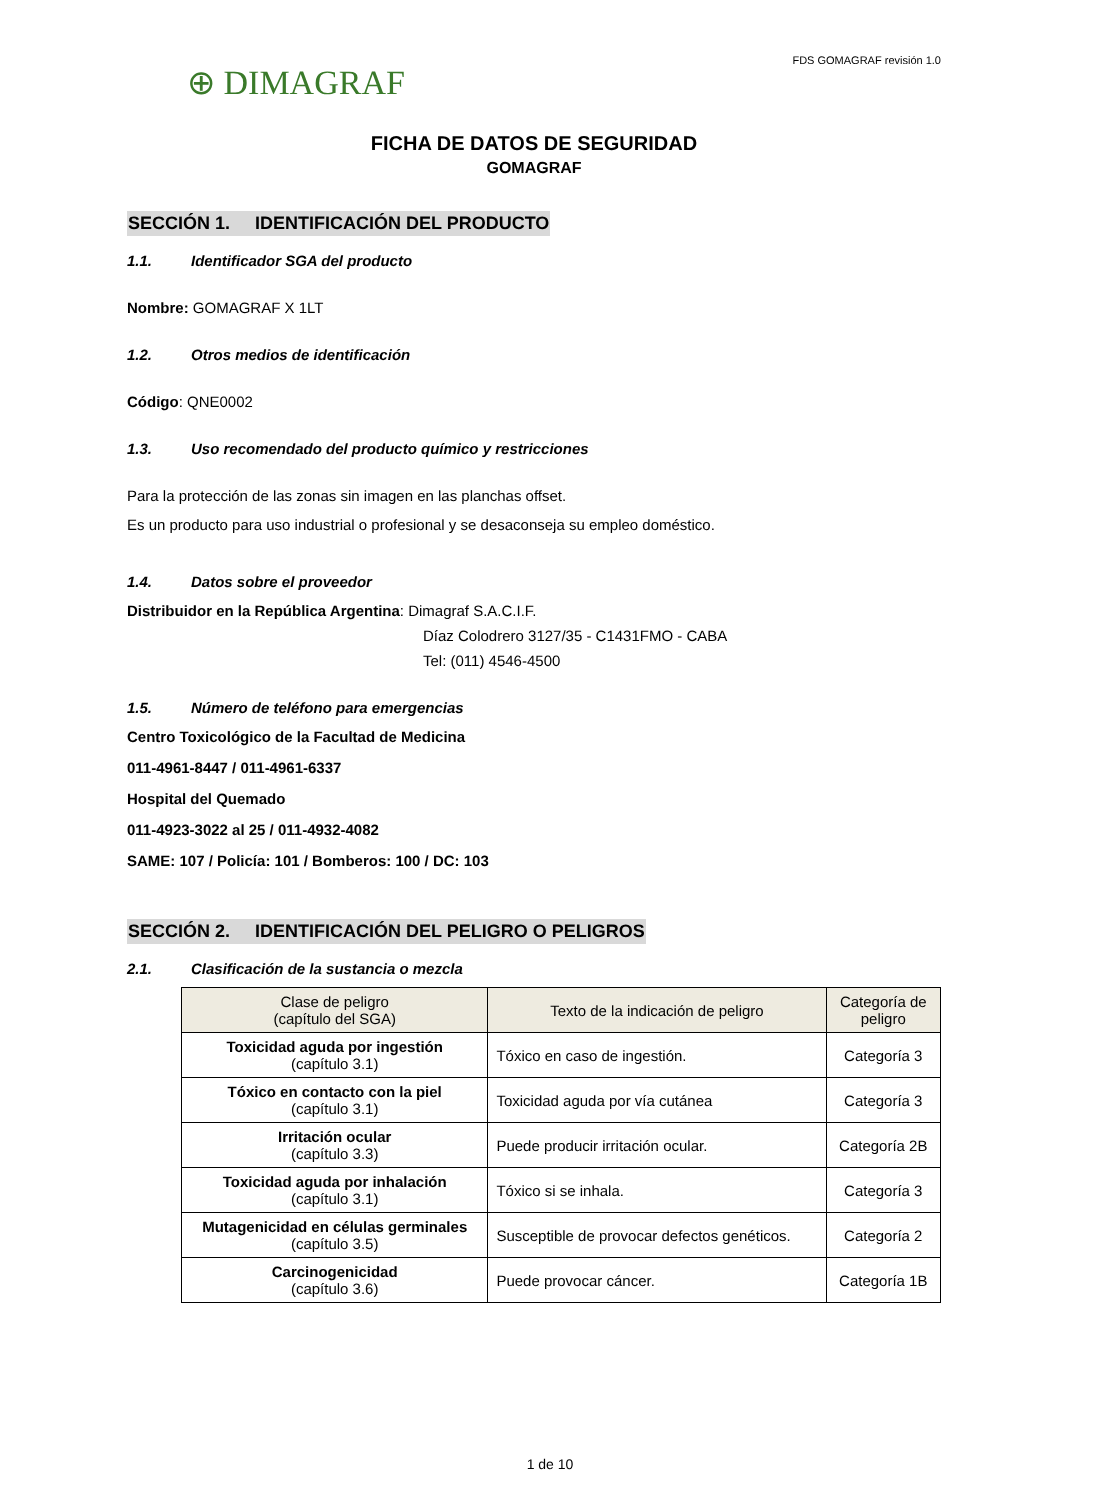⊕ DIMAGRAF
FDS GOMAGRAF revisión 1.0
FICHA DE DATOS DE SEGURIDAD
GOMAGRAF
SECCIÓN 1. IDENTIFICACIÓN DEL PRODUCTO
1.1. Identificador SGA del producto
Nombre: GOMAGRAF X 1LT
1.2. Otros medios de identificación
Código: QNE0002
1.3. Uso recomendado del producto químico y restricciones
Para la protección de las zonas sin imagen en las planchas offset.
Es un producto para uso industrial o profesional y se desaconseja su empleo doméstico.
1.4. Datos sobre el proveedor
Distribuidor en la República Argentina: Dimagraf S.A.C.I.F.
Díaz Colodrero 3127/35 - C1431FMO - CABA
Tel: (011) 4546-4500
1.5. Número de teléfono para emergencias
Centro Toxicológico de la Facultad de Medicina
011-4961-8447 / 011-4961-6337
Hospital del Quemado
011-4923-3022 al 25 / 011-4932-4082
SAME: 107 / Policía: 101 / Bomberos: 100 / DC: 103
SECCIÓN 2. IDENTIFICACIÓN DEL PELIGRO O PELIGROS
2.1. Clasificación de la sustancia o mezcla
| Clase de peligro (capítulo del SGA) | Texto de la indicación de peligro | Categoría de peligro |
| --- | --- | --- |
| Toxicidad aguda por ingestión (capítulo 3.1) | Tóxico en caso de ingestión. | Categoría 3 |
| Tóxico en contacto con la piel (capítulo 3.1) | Toxicidad aguda por vía cutánea | Categoría 3 |
| Irritación ocular (capítulo 3.3) | Puede producir irritación ocular. | Categoría 2B |
| Toxicidad aguda por inhalación (capítulo 3.1) | Tóxico si se inhala. | Categoría 3 |
| Mutagenicidad en células germinales (capítulo 3.5) | Susceptible de provocar defectos genéticos. | Categoría 2 |
| Carcinogenicidad (capítulo 3.6) | Puede provocar cáncer. | Categoría 1B |
1 de 10